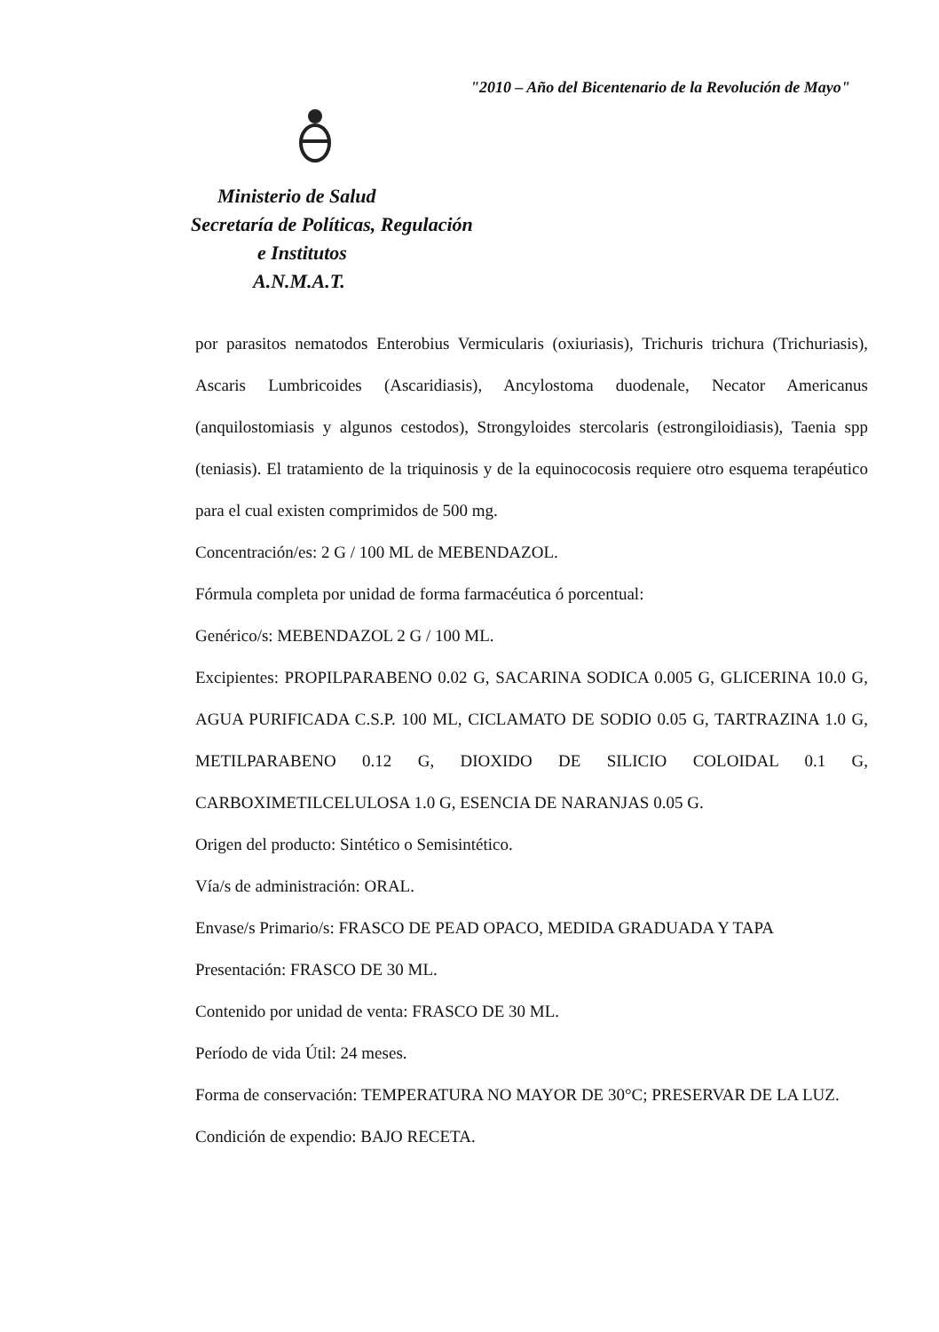"2010 – Año del Bicentenario de la Revolución de Mayo"
Ministerio de Salud
Secretaría de Políticas, Regulación
e Institutos
A.N.M.A.T.
por parasitos nematodos Enterobius Vermicularis (oxiuriasis), Trichuris trichura (Trichuriasis), Ascaris Lumbricoides (Ascaridiasis), Ancylostoma duodenale, Necator Americanus (anquilostomiasis y algunos cestodos), Strongyloides stercolaris (estrongiloidiasis), Taenia spp (teniasis). El tratamiento de la triquinosis y de la equinococosis requiere otro esquema terapéutico para el cual existen comprimidos de 500 mg.
Concentración/es: 2 G / 100 ML de MEBENDAZOL.
Fórmula completa por unidad de forma farmacéutica ó porcentual:
Genérico/s: MEBENDAZOL 2 G / 100 ML.
Excipientes: PROPILPARABENO 0.02 G, SACARINA SODICA 0.005 G, GLICERINA 10.0 G, AGUA PURIFICADA C.S.P. 100 ML, CICLAMATO DE SODIO 0.05 G, TARTRAZINA 1.0 G, METILPARABENO 0.12 G, DIOXIDO DE SILICIO COLOIDAL 0.1 G, CARBOXIMETILCELULOSA 1.0 G, ESENCIA DE NARANJAS 0.05 G.
Origen del producto: Sintético o Semisintético.
Vía/s de administración: ORAL.
Envase/s Primario/s: FRASCO DE PEAD OPACO, MEDIDA GRADUADA Y TAPA
Presentación: FRASCO DE 30 ML.
Contenido por unidad de venta: FRASCO DE 30 ML.
Período de vida Útil: 24 meses.
Forma de conservación: TEMPERATURA NO MAYOR DE 30°C; PRESERVAR DE LA LUZ.
Condición de expendio: BAJO RECETA.